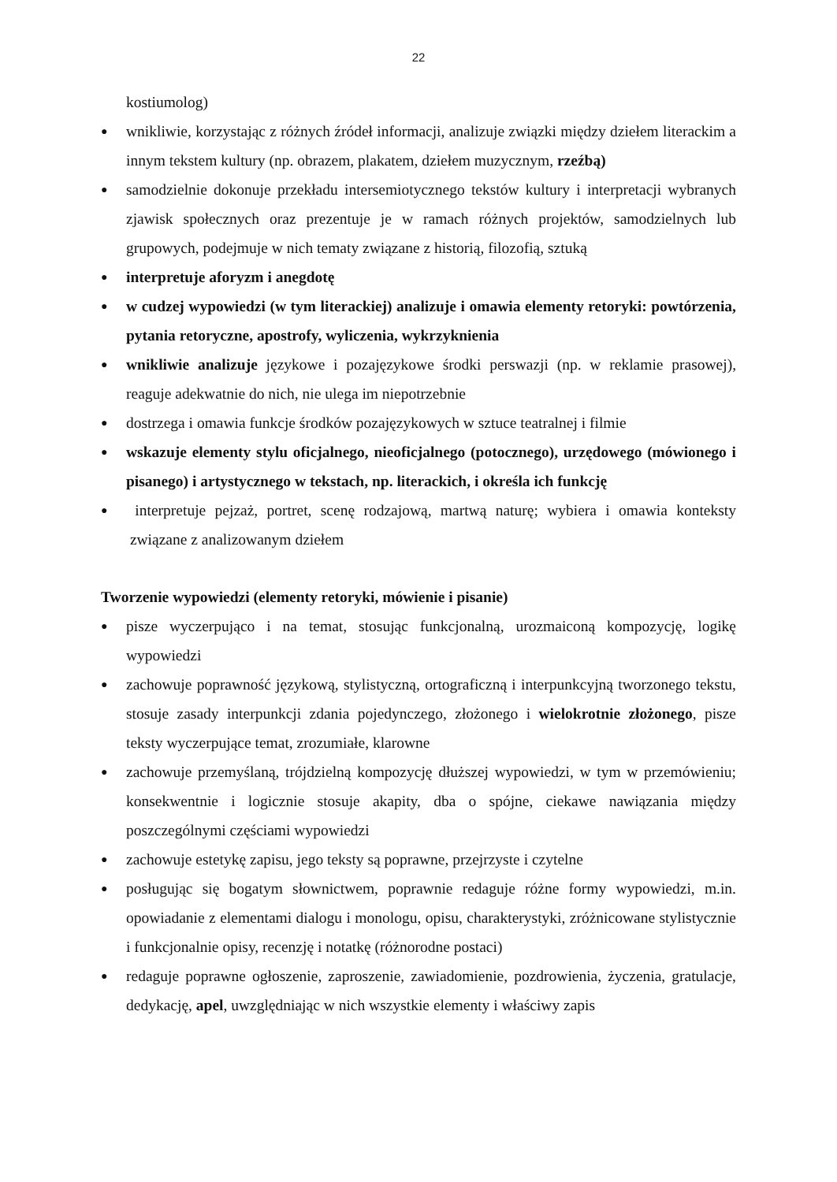22
kostiumolog)
● wnikliwie, korzystając z różnych źródeł informacji, analizuje związki między dziełem literackim a innym tekstem kultury (np. obrazem, plakatem, dziełem muzycznym, rzeźbą)
● samodzielnie dokonuje przekładu intersemiotycznego tekstów kultury i interpretacji wybranych zjawisk społecznych oraz prezentuje je w ramach różnych projektów, samodzielnych lub grupowych, podejmuje w nich tematy związane z historią, filozofią, sztuką
● interpretuje aforyzm i anegdotę
● w cudzej wypowiedzi (w tym literackiej) analizuje i omawia elementy retoryki: powtórzenia, pytania retoryczne, apostrofy, wyliczenia, wykrzyknienia
● wnikliwie analizuje językowe i pozajęzykowe środki perswazji (np. w reklamie prasowej), reaguje adekwatnie do nich, nie ulega im niepotrzebnie
● dostrzega i omawia funkcje środków pozajęzykowych w sztuce teatralnej i filmie
● wskazuje elementy stylu oficjalnego, nieoficjalnego (potocznego), urzędowego (mówionego i pisanego) i artystycznego w tekstach, np. literackich, i określa ich funkcję
● interpretuje pejzaż, portret, scenę rodzajową, martwą naturę; wybiera i omawia konteksty związane z analizowanym dziełem
Tworzenie wypowiedzi (elementy retoryki, mówienie i pisanie)
● pisze wyczerpująco i na temat, stosując funkcjonalną, urozmaiconą kompozycję, logikę wypowiedzi
● zachowuje poprawność językową, stylistyczną, ortograficzną i interpunkcyjną tworzonego tekstu, stosuje zasady interpunkcji zdania pojedynczego, złożonego i wielokrotnie złożonego, pisze teksty wyczerpujące temat, zrozumiałe, klarowne
● zachowuje przemyślaną, trójdzielną kompozycję dłuższej wypowiedzi, w tym w przemówieniu; konsekwentnie i logicznie stosuje akapity, dba o spójne, ciekawe nawiązania między poszczególnymi częściami wypowiedzi
● zachowuje estetykę zapisu, jego teksty są poprawne, przejrzyste i czytelne
● posługując się bogatym słownictwem, poprawnie redaguje różne formy wypowiedzi, m.in. opowiadanie z elementami dialogu i monologu, opisu, charakterystyki, zróżnicowane stylistycznie i funkcjonalnie opisy, recenzję i notatkę (różnorodne postaci)
● redaguje poprawne ogłoszenie, zaproszenie, zawiadomienie, pozdrowienia, życzenia, gratulacje, dedykację, apel, uwzględniając w nich wszystkie elementy i właściwy zapis